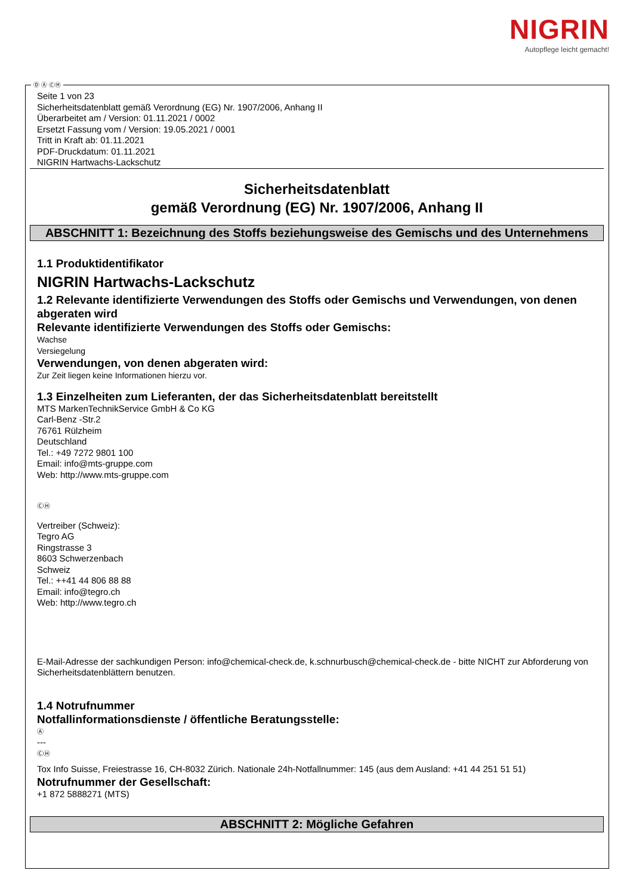NIGRIN
Autopflege leicht gemacht!
Ⓓ Ⓐ ⒸⒽ
Seite 1 von 23
Sicherheitsdatenblatt gemäß Verordnung (EG) Nr. 1907/2006, Anhang II
Überarbeitet am / Version: 01.11.2021 / 0002
Ersetzt Fassung vom / Version: 19.05.2021 / 0001
Tritt in Kraft ab: 01.11.2021
PDF-Druckdatum: 01.11.2021
NIGRIN Hartwachs-Lackschutz
Sicherheitsdatenblatt
gemäß Verordnung (EG) Nr. 1907/2006, Anhang II
ABSCHNITT 1: Bezeichnung des Stoffs beziehungsweise des Gemischs und des Unternehmens
1.1 Produktidentifikator
NIGRIN Hartwachs-Lackschutz
1.2 Relevante identifizierte Verwendungen des Stoffs oder Gemischs und Verwendungen, von denen abgeraten wird
Relevante identifizierte Verwendungen des Stoffs oder Gemischs:
Wachse
Versiegelung
Verwendungen, von denen abgeraten wird:
Zur Zeit liegen keine Informationen hierzu vor.
1.3 Einzelheiten zum Lieferanten, der das Sicherheitsdatenblatt bereitstellt
MTS MarkenTechnikService GmbH & Co KG
Carl-Benz -Str.2
76761 Rülzheim
Deutschland
Tel.: +49 7272 9801 100
Email: info@mts-gruppe.com
Web: http://www.mts-gruppe.com
ⒸⒽ
Vertreiber (Schweiz):
Tegro AG
Ringstrasse 3
8603 Schwerzenbach
Schweiz
Tel.: ++41 44 806 88 88
Email: info@tegro.ch
Web: http://www.tegro.ch
E-Mail-Adresse der sachkundigen Person: info@chemical-check.de, k.schnurbusch@chemical-check.de - bitte NICHT zur Abforderung von Sicherheitsdatenblättern benutzen.
1.4 Notrufnummer
Notfallinformationsdienste / öffentliche Beratungsstelle:
Ⓐ
---
ⒸⒽ
Tox Info Suisse, Freiestrasse 16, CH-8032 Zürich. Nationale 24h-Notfallnummer: 145 (aus dem Ausland: +41 44 251 51 51)
Notrufnummer der Gesellschaft:
+1 872 5888271 (MTS)
ABSCHNITT 2: Mögliche Gefahren